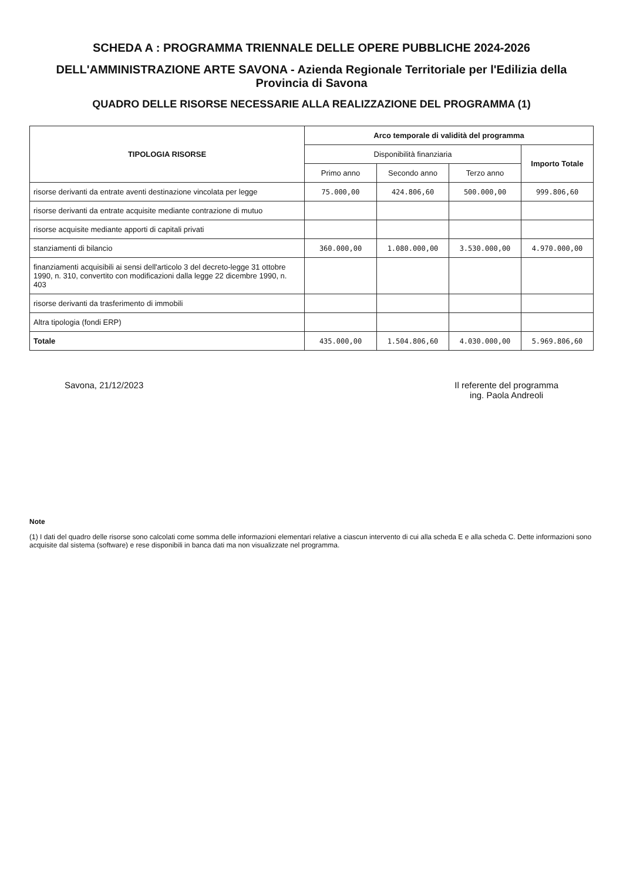SCHEDA A : PROGRAMMA TRIENNALE DELLE OPERE PUBBLICHE 2024-2026
DELL'AMMINISTRAZIONE ARTE SAVONA - Azienda Regionale Territoriale per l'Edilizia della Provincia di Savona
QUADRO DELLE RISORSE NECESSARIE ALLA REALIZZAZIONE DEL PROGRAMMA (1)
| TIPOLOGIA RISORSE | Arco temporale di validità del programma | | | |
| --- | --- | --- | --- | --- |
| | Disponibilità finanziaria | | | Importo Totale |
| | Primo anno | Secondo anno | Terzo anno | |
| risorse derivanti da entrate aventi destinazione vincolata per legge | 75.000,00 | 424.806,60 | 500.000,00 | 999.806,60 |
| risorse derivanti da entrate acquisite mediante contrazione di mutuo | | | | |
| risorse acquisite mediante apporti di capitali privati | | | | |
| stanziamenti di bilancio | 360.000,00 | 1.080.000,00 | 3.530.000,00 | 4.970.000,00 |
| finanziamenti acquisibili ai sensi dell'articolo 3 del decreto-legge 31 ottobre 1990, n. 310, convertito con modificazioni dalla legge 22 dicembre 1990, n. 403 | | | | |
| risorse derivanti da trasferimento di immobili | | | | |
| Altra tipologia (fondi ERP) | | | | |
| Totale | 435.000,00 | 1.504.806,60 | 4.030.000,00 | 5.969.806,60 |
Savona, 21/12/2023 Il referente del programma
ing. Paola Andreoli
Note
(1) I dati del quadro delle risorse sono calcolati come somma delle informazioni elementari relative a ciascun intervento di cui alla scheda E e alla scheda C. Dette informazioni sono acquisite dal sistema (software) e rese disponibili in banca dati ma non visualizzate nel programma.